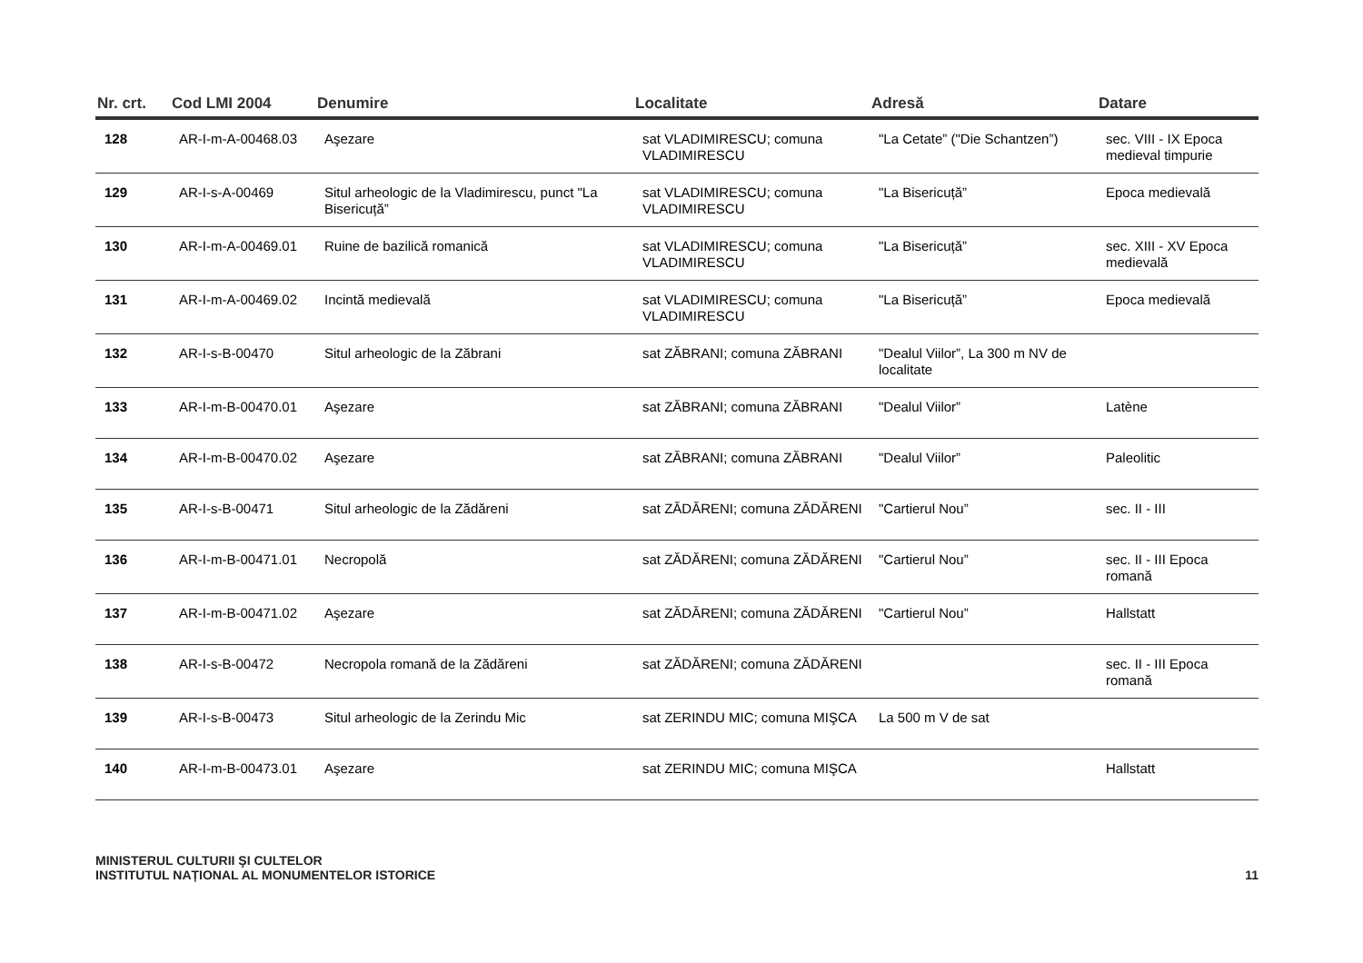| Nr. crt. | Cod LMI 2004 | Denumire | Localitate | Adresă | Datare |
| --- | --- | --- | --- | --- | --- |
| 128 | AR-I-m-A-00468.03 | Aşezare | sat VLADIMIRESCU; comuna VLADIMIRESCU | "La Cetate” ("Die Schantzen”) | sec. VIII - IX Epoca medieval timpurie |
| 129 | AR-I-s-A-00469 | Situl arheologic de la Vladimirescu, punct "La Bisericuță” | sat VLADIMIRESCU; comuna VLADIMIRESCU | "La Bisericuță” | Epoca medievală |
| 130 | AR-I-m-A-00469.01 | Ruine de bazilică romanică | sat VLADIMIRESCU; comuna VLADIMIRESCU | "La Bisericuță” | sec. XIII - XV Epoca medievală |
| 131 | AR-I-m-A-00469.02 | Incintă medievală | sat VLADIMIRESCU; comuna VLADIMIRESCU | "La Bisericuță” | Epoca medievală |
| 132 | AR-I-s-B-00470 | Situl arheologic de la Zăbrani | sat ZĂBRANI; comuna ZĂBRANI | "Dealul Viilor”, La 300 m NV de localitate | |
| 133 | AR-I-m-B-00470.01 | Aşezare | sat ZĂBRANI; comuna ZĂBRANI | "Dealul Viilor” | Latène |
| 134 | AR-I-m-B-00470.02 | Aşezare | sat ZĂBRANI; comuna ZĂBRANI | "Dealul Viilor” | Paleolitic |
| 135 | AR-I-s-B-00471 | Situl arheologic de la Zădăreni | sat ZĂDĂRENI; comuna ZĂDĂRENI | "Cartierul Nou” | sec. II - III |
| 136 | AR-I-m-B-00471.01 | Necropolă | sat ZĂDĂRENI; comuna ZĂDĂRENI | "Cartierul Nou” | sec. II - III Epoca romană |
| 137 | AR-I-m-B-00471.02 | Aşezare | sat ZĂDĂRENI; comuna ZĂDĂRENI | "Cartierul Nou” | Hallstatt |
| 138 | AR-I-s-B-00472 | Necropola romană de la Zădăreni | sat ZĂDĂRENI; comuna ZĂDĂRENI | | sec. II - III Epoca romană |
| 139 | AR-I-s-B-00473 | Situl arheologic de la Zerindu Mic | sat ZERINDU MIC; comuna MIŞCA | La 500 m V de sat | |
| 140 | AR-I-m-B-00473.01 | Aşezare | sat ZERINDU MIC; comuna MIŞCA | | Hallstatt |
MINISTERUL CULTURII ŞI CULTELOR
INSTITUTUL NAȚIONAL AL MONUMENTELOR ISTORICE
11